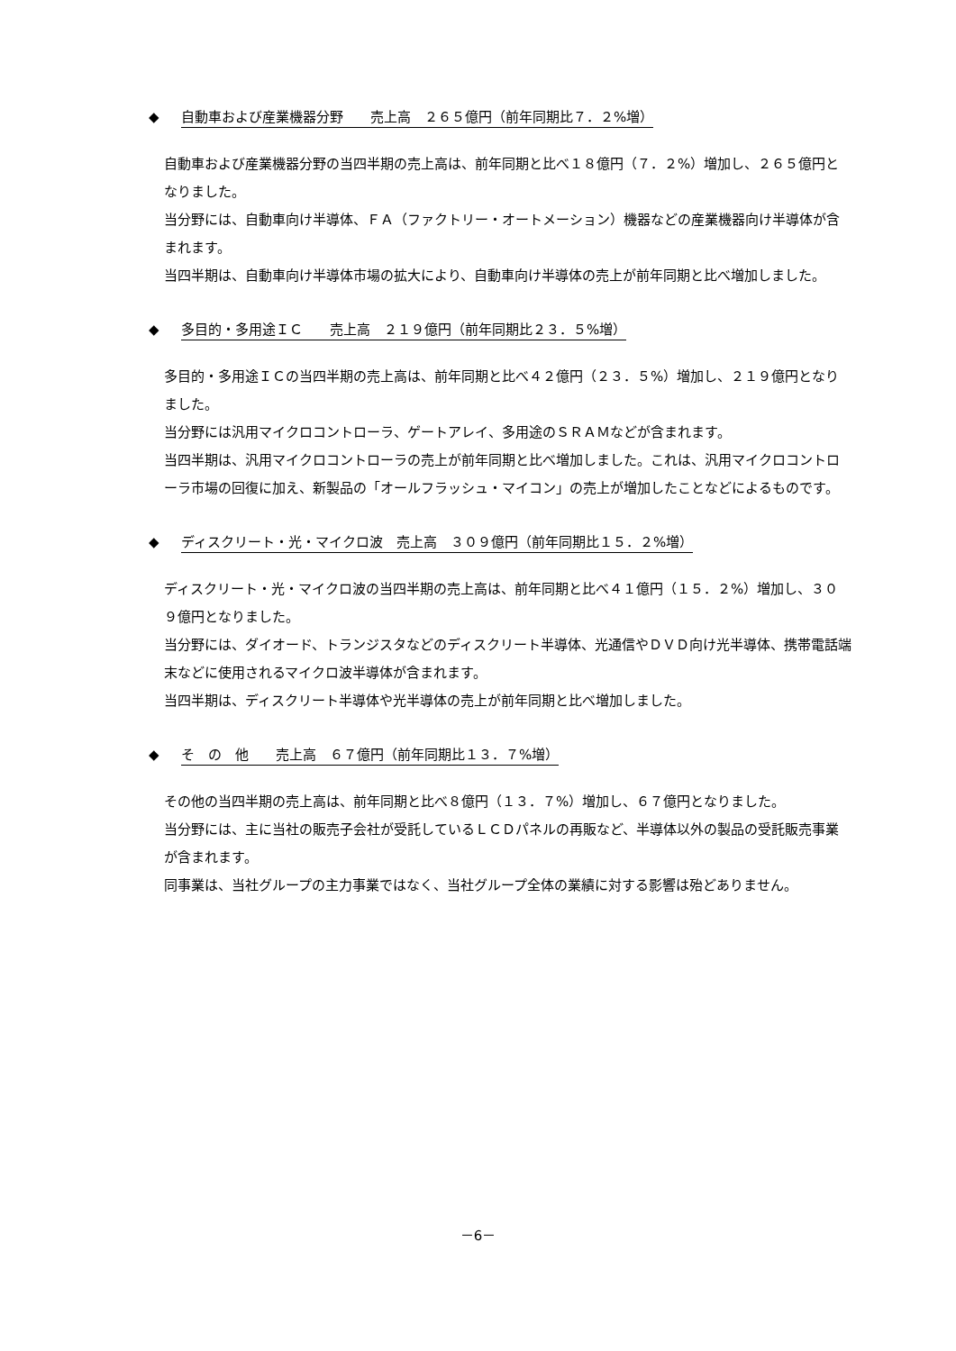◆ 自動車および産業機器分野　　売上高　２６５億円（前年同期比７．２%増）
自動車および産業機器分野の当四半期の売上高は、前年同期と比べ１８億円（７．２%）増加し、２６５億円となりました。
当分野には、自動車向け半導体、ＦＡ（ファクトリー・オートメーション）機器などの産業機器向け半導体が含まれます。
当四半期は、自動車向け半導体市場の拡大により、自動車向け半導体の売上が前年同期と比べ増加しました。
◆ 多目的・多用途ＩＣ　　売上高　２１９億円（前年同期比２３．５%増）
多目的・多用途ＩＣの当四半期の売上高は、前年同期と比べ４２億円（２３．５%）増加し、２１９億円となりました。
当分野には汎用マイクロコントローラ、ゲートアレイ、多用途のＳＲＡＭなどが含まれます。
当四半期は、汎用マイクロコントローラの売上が前年同期と比べ増加しました。これは、汎用マイクロコントローラ市場の回復に加え、新製品の「オールフラッシュ・マイコン」の売上が増加したことなどによるものです。
◆ ディスクリート・光・マイクロ波　売上高　３０９億円（前年同期比１５．２%増）
ディスクリート・光・マイクロ波の当四半期の売上高は、前年同期と比べ４１億円（１５．２%）増加し、３０９億円となりました。
当分野には、ダイオード、トランジスタなどのディスクリート半導体、光通信やＤＶＤ向け光半導体、携帯電話端末などに使用されるマイクロ波半導体が含まれます。
当四半期は、ディスクリート半導体や光半導体の売上が前年同期と比べ増加しました。
◆ そ　の　他　　売上高　６７億円（前年同期比１３．７%増）
その他の当四半期の売上高は、前年同期と比べ８億円（１３．７%）増加し、６７億円となりました。
当分野には、主に当社の販売子会社が受託しているＬＣＤパネルの再販など、半導体以外の製品の受託販売事業が含まれます。
同事業は、当社グループの主力事業ではなく、当社グループ全体の業績に対する影響は殆どありません。
－6－